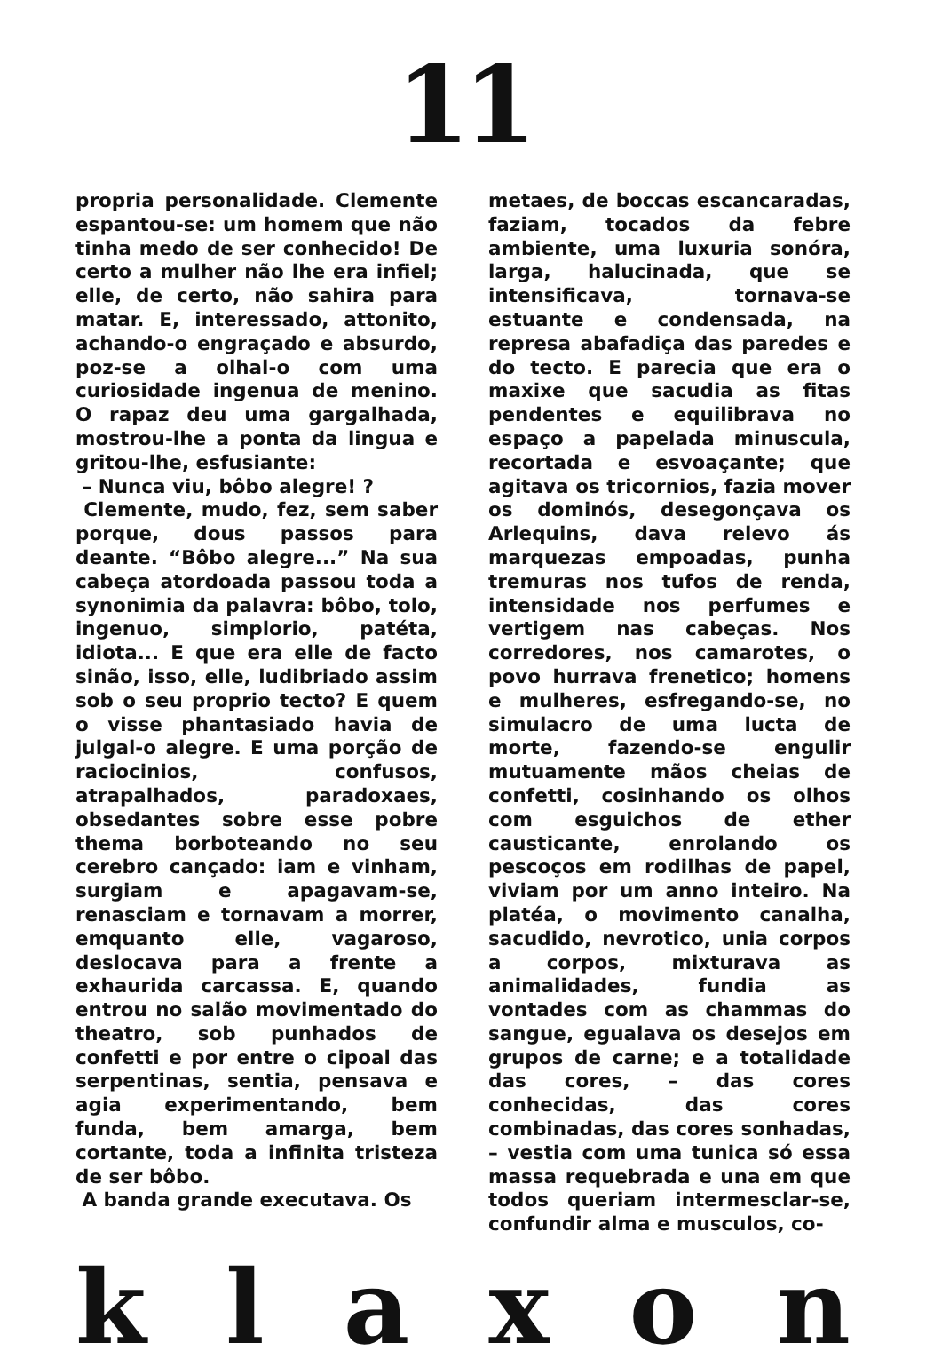11
propria personalidade. Clemente espantou-se: um homem que não tinha medo de ser conhecido! De certo a mulher não lhe era infiel; elle, de certo, não sahira para matar. E, interessado, attonito, achando-o engraçado e absurdo, poz-se a olhal-o com uma curiosidade ingenua de menino. O rapaz deu uma gargalhada, mostrou-lhe a ponta da lingua e gritou-lhe, esfusiante:
– Nunca viu, bôbo alegre! ?
Clemente, mudo, fez, sem saber porque, dous passos para deante. “Bôbo alegre...” Na sua cabeça atordoada passou toda a synonimia da palavra: bôbo, tolo, ingenuo, simplorio, patéta, idiota... E que era elle de facto sinão, isso, elle, ludibriado assim sob o seu proprio tecto? E quem o visse phantasiado havia de julgal-o alegre. E uma porção de raciocinios, confusos, atrapalhados, paradoxaes, obsedantes sobre esse pobre thema borboteando no seu cerebro cançado: iam e vinham, surgiam e apagavam-se, renasciam e tornavam a morrer, emquanto elle, vagaroso, deslocava para a frente a exhaurida carcassa. E, quando entrou no salão movimentado do theatro, sob punhados de confetti e por entre o cipoal das serpentinas, sentia, pensava e agia experimentando, bem funda, bem amarga, bem cortante, toda a infinita tristeza de ser bôbo.
A banda grande executava. Os
metaes, de boccas escancaradas, faziam, tocados da febre ambiente, uma luxuria sonóra, larga, halucinada, que se intensificava, tornava-se estuante e condensada, na represa abafadiça das paredes e do tecto. E parecia que era o maxixe que sacudia as fitas pendentes e equilibrava no espaço a papelada minuscula, recortada e esvoaçante; que agitava os tricornios, fazia mover os dominós, desegonçava os Arlequins, dava relevo ás marquezas empoadas, punha tremuras nos tufos de renda, intensidade nos perfumes e vertigem nas cabeças. Nos corredores, nos camarotes, o povo hurrava frenetico; homens e mulheres, esfregando-se, no simulacro de uma lucta de morte, fazendo-se engulir mutuamente mãos cheias de confetti, cosinhando os olhos com esguichos de ether causticante, enrolando os pescoços em rodilhas de papel, viviam por um anno inteiro. Na platéa, o movimento canalha, sacudido, nevrotico, unia corpos a corpos, mixturava as animalidades, fundia as vontades com as chammas do sangue, egualava os desejos em grupos de carne; e a totalidade das cores, – das cores conhecidas, das cores combinadas, das cores sonhadas, – vestia com uma tunica só essa massa requebrada e una em que todos queriam intermesclar-se, confundir alma e musculos, co-
k l a x o n